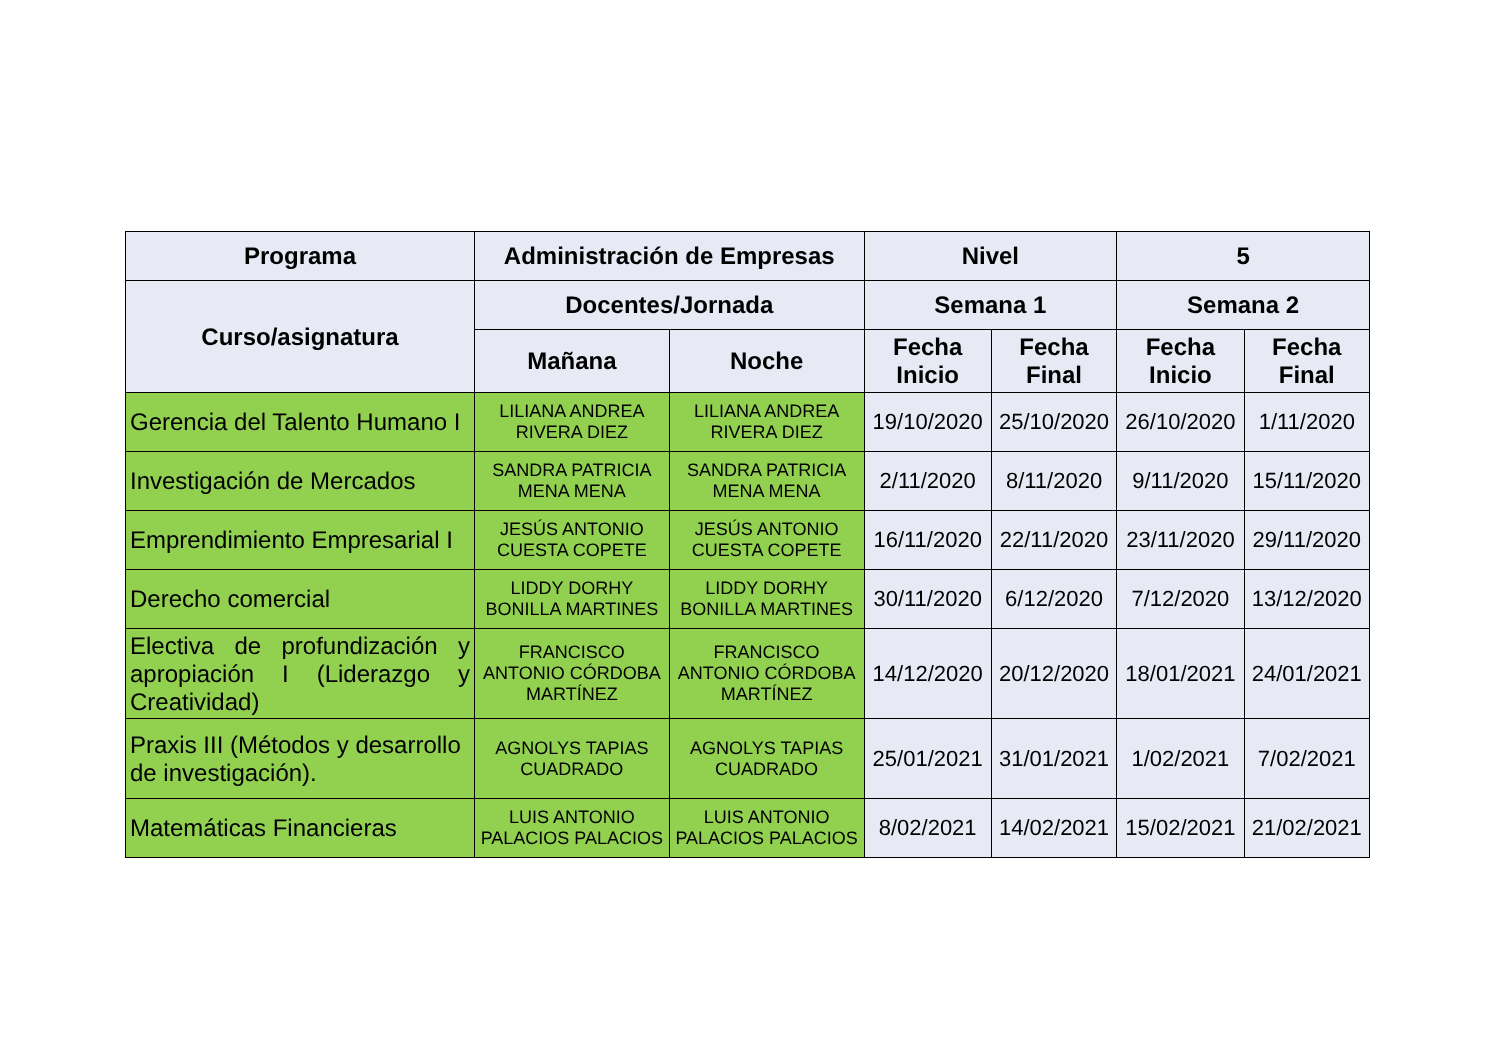| Programa | Administración de Empresas | | Nivel | | 5 | |
| --- | --- | --- | --- | --- | --- | --- |
| Curso/asignatura | Docentes/Jornada | | Semana 1 | | Semana 2 | |
| | Mañana | Noche | Fecha Inicio | Fecha Final | Fecha Inicio | Fecha Final |
| Gerencia del Talento Humano I | LILIANA ANDREA RIVERA DIEZ | LILIANA ANDREA RIVERA DIEZ | 19/10/2020 | 25/10/2020 | 26/10/2020 | 1/11/2020 |
| Investigación de Mercados | SANDRA PATRICIA MENA MENA | SANDRA PATRICIA MENA MENA | 2/11/2020 | 8/11/2020 | 9/11/2020 | 15/11/2020 |
| Emprendimiento Empresarial I | JESÚS ANTONIO CUESTA COPETE | JESÚS ANTONIO CUESTA COPETE | 16/11/2020 | 22/11/2020 | 23/11/2020 | 29/11/2020 |
| Derecho comercial | LIDDY DORHY BONILLA MARTINES | LIDDY DORHY BONILLA MARTINES | 30/11/2020 | 6/12/2020 | 7/12/2020 | 13/12/2020 |
| Electiva de profundización y apropiación I (Liderazgo y Creatividad) | FRANCISCO ANTONIO CÓRDOBA MARTÍNEZ | FRANCISCO ANTONIO CÓRDOBA MARTÍNEZ | 14/12/2020 | 20/12/2020 | 18/01/2021 | 24/01/2021 |
| Praxis III (Métodos y desarrollo de investigación). | AGNOLYS TAPIAS CUADRADO | AGNOLYS TAPIAS CUADRADO | 25/01/2021 | 31/01/2021 | 1/02/2021 | 7/02/2021 |
| Matemáticas Financieras | LUIS ANTONIO PALACIOS PALACIOS | LUIS ANTONIO PALACIOS PALACIOS | 8/02/2021 | 14/02/2021 | 15/02/2021 | 21/02/2021 |